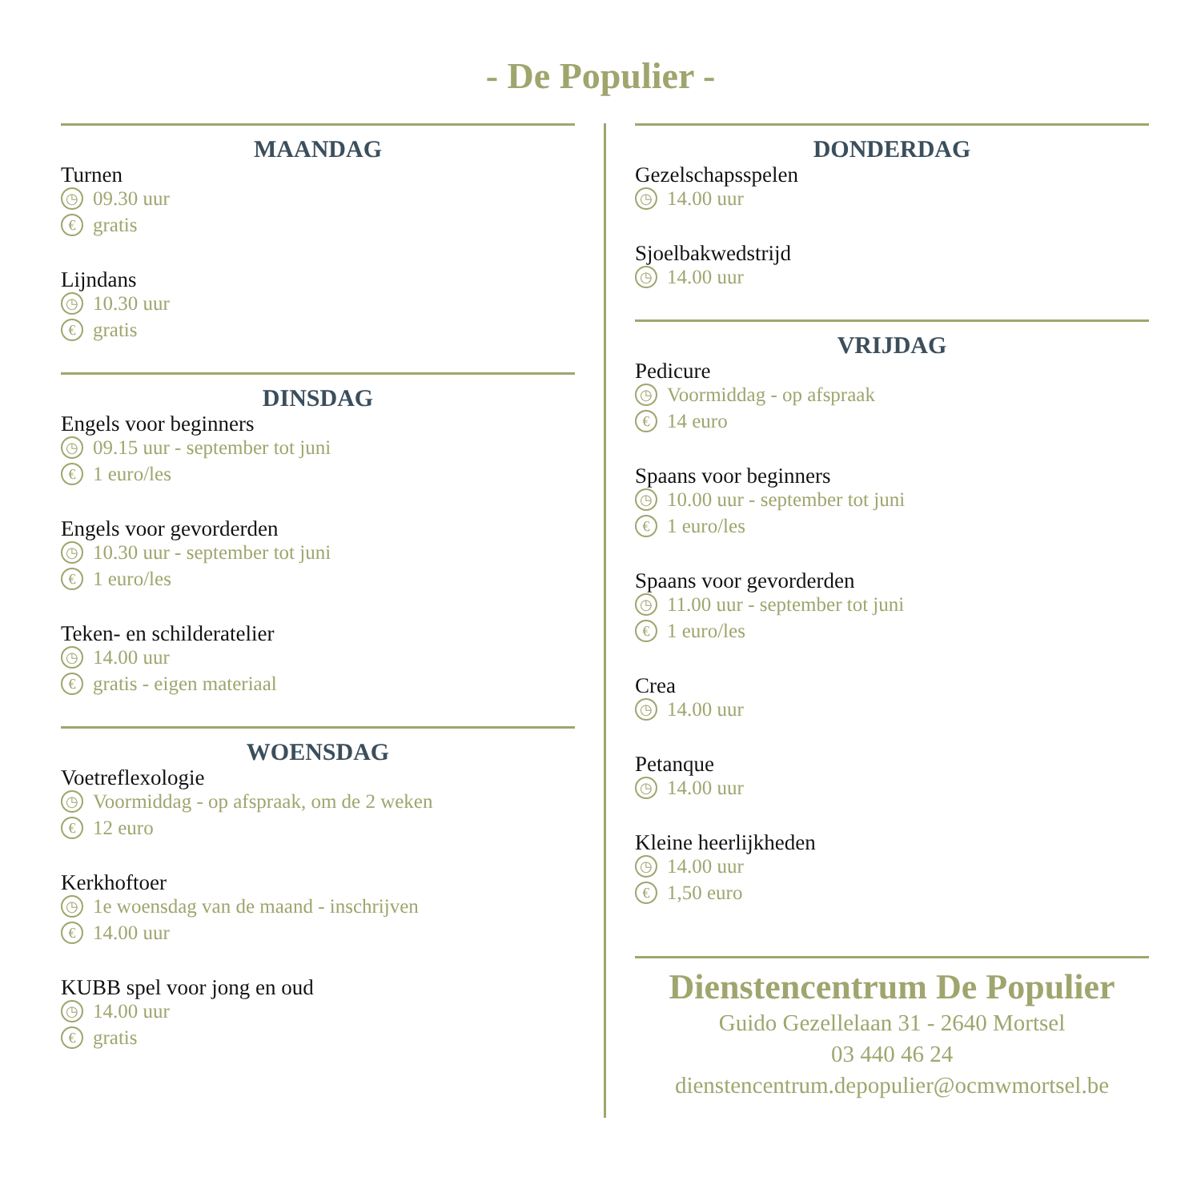- De Populier -
MAANDAG
Turnen
◷ 09.30 uur
€ gratis
Lijndans
◷ 10.30 uur
€ gratis
DINSDAG
Engels voor beginners
◷ 09.15 uur - september tot juni
€ 1 euro/les
Engels voor gevorderden
◷ 10.30 uur - september tot juni
€ 1 euro/les
Teken- en schilderatelier
◷ 14.00 uur
€ gratis - eigen materiaal
WOENSDAG
Voetreflexologie
◷ Voormiddag - op afspraak, om de 2 weken
€ 12 euro
Kerkhoftoer
◷ 1e woensdag van de maand - inschrijven
€ 14.00 uur
KUBB spel voor jong en oud
◷ 14.00 uur
€ gratis
DONDERDAG
Gezelschapsspelen
◷ 14.00 uur
Sjoelbakwedstrijd
◷ 14.00 uur
VRIJDAG
Pedicure
◷ Voormiddag - op afspraak
€ 14 euro
Spaans voor beginners
◷ 10.00 uur - september tot juni
€ 1 euro/les
Spaans voor gevorderden
◷ 11.00 uur - september tot juni
€ 1 euro/les
Crea
◷ 14.00 uur
Petanque
◷ 14.00 uur
Kleine heerlijkheden
◷ 14.00 uur
€ 1,50 euro
Dienstencentrum De Populier
Guido Gezellelaan 31 - 2640 Mortsel
03 440 46 24
dienstencentrum.depopulier@ocmwmortsel.be